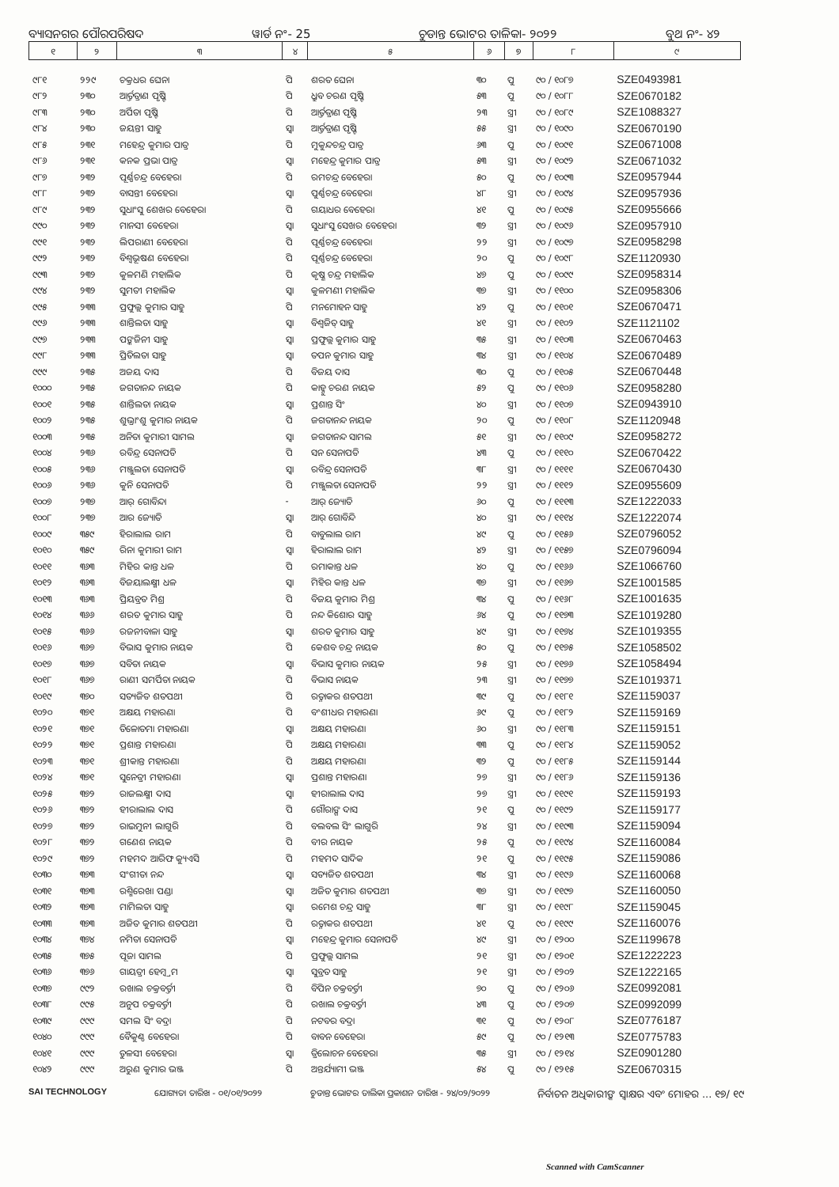ବ୍ୟାସନଗର ପୌରପରିଷଦ ୱାର୍ଡ ନଂ- 25 ଚୁଡାନ୍ତ ଭୋଟର ତାଳିକା- ୨୦୨୨ ବୁଥ ନଂ- ୪୨
| ୧ | ୨ | ୩ | ୪ | ୫ | ୬ | ୭ | ୮ | ୯ |
| --- | --- | --- | --- | --- | --- | --- | --- | --- |
| ୯୮୧ | ୨୨୯ | ଚକ୍ରଧର ଘେନା | ପି | ଶରତ ଘେନା | ୩୦ | ପୁ | ୯୦ / ୧୦୮୭ | SZE0493981 |
| ୯୮୨ | ୨୩୦ | ଆର୍ତ୍ତତ୍ରାଣ ପୃଷ୍ଟି | ପି | ଧ୍ରୁବ ଚରଣ ପୃଷ୍ଟି | ୫୩ | ପୁ | ୯୦ / ୧୦୮୮ | SZE0670182 |
| ୯୮୩ | ୨୩୦ | ଅର୍ପିତା ପୃଷ୍ଟି | ପି | ଆର୍ତ୍ତତ୍ରାଣ ପୃଷ୍ଟି | ୨୩ | ସ୍ତ୍ରୀ | ୯୦ / ୧୦୮୯ | SZE1088327 |
| ୯୮୪ | ୨୩୦ | ଜୟନ୍ତୀ ସାହୁ | ସ୍ୱା | ଆର୍ତ୍ତତ୍ରାଣ ପୃଷ୍ଟି | ୫୫ | ସ୍ତ୍ରୀ | ୯୦ / ୧୦୯୦ | SZE0670190 |
| ୯୮୫ | ୨୩୧ | ମହେନ୍ଦ୍ର କୁମାର ପାତ୍ର | ପି | ମୁକୁନ୍ଦଚନ୍ଦ୍ର ପାତ୍ର | ୬୩ | ପୁ | ୯୦ / ୧୦୯୧ | SZE0671008 |
| ୯୮୬ | ୨୩୧ | କନକ ପ୍ରଭା ପାତ୍ର | ସ୍ୱା | ମହେନ୍ଦ୍ର କୁମାର ପାତ୍ର | ୫୩ | ସ୍ତ୍ରୀ | ୯୦ / ୧୦୯୨ | SZE0671032 |
| ୯୮୭ | ୨୩୨ | ପୂର୍ଣ୍ଣଚନ୍ଦ୍ର ବେହେରା | ପି | ରମଚନ୍ଦ୍ର ବେହେରା | ୫୦ | ପୁ | ୯୦ / ୧୦୯୩ | SZE0957944 |
| ୯୮୮ | ୨୩୨ | ବାସନ୍ତୀ ବେହେରା | ସ୍ୱା | ପୁର୍ଣ୍ଣଚନ୍ଦ୍ର ବେହେରା | ୪୮ | ସ୍ତ୍ରୀ | ୯୦ / ୧୦୯୪ | SZE0957936 |
| ୯୮୯ | ୨୩୨ | ସୁଧାଂସୁ ଶେଖର ବେହେରା | ପି | ଗୟାଧର ବେହେରା | ୪୧ | ପୁ | ୯୦ / ୧୦୯୫ | SZE0955666 |
| ୯୯୦ | ୨୩୨ | ମାନସୀ ବେହେରା | ସ୍ୱା | ସୁଧାଂସୁ ସେଖର ବେହେରା | ୩୨ | ସ୍ତ୍ରୀ | ୯୦ / ୧୦୯୬ | SZE0957910 |
| ୯୯୧ | ୨୩୨ | ଲିପରାଣୀ ବେହେରା | ପି | ପୂର୍ଣ୍ଣଚନ୍ଦ୍ର ବେହେରା | ୨୨ | ସ୍ତ୍ରୀ | ୯୦ / ୧୦୯୭ | SZE0958298 |
| ୯୯୨ | ୨୩୨ | ବିଶ୍ୱଭୂଷଣ ବେହେରା | ପି | ପୂର୍ଣ୍ଣଚନ୍ଦ୍ର ବେହେରା | ୨୦ | ପୁ | ୯୦ / ୧୦୯୮ | SZE1120930 |
| ୯୯୩ | ୨୩୨ | କୁଳମଣି ମହାଲିକ | ପି | କୃଷ୍ଣ ଚନ୍ଦ୍ର ମହାଲିକ | ୪୭ | ପୁ | ୯୦ / ୧୦୯୯ | SZE0958314 |
| ୯୯୪ | ୨୩୨ | ସୁମତୀ ମହାଲିକ | ସ୍ୱା | କୁଳମଣୀ ମହାଲିକ | ୩୭ | ସ୍ତ୍ରୀ | ୯୦ / ୧୧୦୦ | SZE0958306 |
| ୯୯୫ | ୨୩୩ | ପ୍ରଫୁଲ୍ଲ କୁମାର ସାହୁ | ପି | ମନମୋହନ ସାହୁ | ୪୨ | ପୁ | ୯୦ / ୧୧୦୧ | SZE0670471 |
| ୯୯୬ | ୨୩୩ | ଶାନ୍ତିଲତା ସାହୁ | ସ୍ୱା | ବିଶ୍ୱଜିତ୍ ସାହୁ | ୪୧ | ସ୍ତ୍ରୀ | ୯୦ / ୧୧୦୨ | SZE1121102 |
| ୯୯୭ | ୨୩୩ | ପଙ୍କଜିନୀ ସାହୁ | ସ୍ୱା | ପ୍ରଫୁଲ୍ଲ କୁମାର ସାହୁ | ୩୫ | ସ୍ତ୍ରୀ | ୯୦ / ୧୧୦୩ | SZE0670463 |
| ୯୯୮ | ୨୩୩ | ପ୍ରିତିଲତା ସାହୁ | ସ୍ୱା | ତପନ କୁମାର ସାହୁ | ୩୪ | ସ୍ତ୍ରୀ | ୯୦ / ୧୧୦୪ | SZE0670489 |
| ୯୯୯ | ୨୩୫ | ଅଜୟ ଦାସ | ପି | ବିଜୟ ଦାସ | ୩୦ | ପୁ | ୯୦ / ୧୧୦୫ | SZE0670448 |
| ୧୦୦୦ | ୨୩୫ | ଜଗତାନନ୍ଦ ନାୟକ | ପି | କାହ୍ନୁ ଚରଣ ନାୟକ | ୫୨ | ପୁ | ୯୦ / ୧୧୦୬ | SZE0958280 |
| ୧୦୦୧ | ୨୩୫ | ଶାନ୍ତିଲତା ନାୟକ | ସ୍ୱା | ପ୍ରଶାନ୍ତ ସିଂ | ୪୦ | ସ୍ତ୍ରୀ | ୯୦ / ୧୧୦୭ | SZE0943910 |
| ୧୦୦୨ | ୨୩୫ | ଶୁଭ୍ରାଂଶୁ କୁମାର ନାୟକ | ପି | ଜଗତାନନ୍ଦ ନାୟକ | ୨୦ | ପୁ | ୯୦ / ୧୧୦୮ | SZE1120948 |
| ୧୦୦୩ | ୨୩୫ | ଅନିତା କୁମାରୀ ସାମଲ | ସ୍ୱା | ଜଗତାନନ୍ଦ ସାମଲ | ୫୧ | ସ୍ତ୍ରୀ | ୯୦ / ୧୧୦୯ | SZE0958272 |
| ୧୦୦୪ | ୨୩୬ | ରବିନ୍ଦ୍ର ସେନାପତି | ପି | ସନ ସେନାପତି | ୪୩ | ପୁ | ୯୦ / ୧୧୧୦ | SZE0670422 |
| ୧୦୦୫ | ୨୩୬ | ମଞ୍ଜୁଲତା ସେନାପତି | ସ୍ୱା | ରବିନ୍ଦ୍ର ସେନାପତି | ୩୮ | ସ୍ତ୍ରୀ | ୯୦ / ୧୧୧୧ | SZE0670430 |
| ୧୦୦୬ | ୨୩୬ | କୁନି ସେନାପତି | ପି | ମଞ୍ଜୁଲତା ସେନାପତି | ୨୨ | ସ୍ତ୍ରୀ | ୯୦ / ୧୧୧୨ | SZE0955609 |
| ୧୦୦୭ | ୨୩୭ | ଆର୍ ଗୋବିନ୍ଦା | - | ଆର୍ ଜ୍ୟୋତି | ୬୦ | ପୁ | ୯୦ / ୧୧୧୩ | SZE1222033 |
| ୧୦୦୮ | ୨୩୭ | ଆର ଜ୍ୟୋତି | ସ୍ୱା | ଆର୍ ଗୋବିନ୍ଦି | ୪୦ | ସ୍ତ୍ରୀ | ୯୦ / ୧୧୧୪ | SZE1222074 |
| ୧୦୦୯ | ୩୫୯ | ହିରାଲାଲ ରାମ | ପି | ବାବୁଲାଲ ରାମ | ୪୯ | ପୁ | ୯୦ / ୧୧୫୬ | SZE0796052 |
| ୧୦୧୦ | ୩୫୯ | ରିନା କୁମାରୀ ରାମ | ସ୍ୱା | ହିରାଲାଲ ରାମ | ୪୨ | ସ୍ତ୍ରୀ | ୯୦ / ୧୧୫୭ | SZE0796094 |
| ୧୦୧୧ | ୩୬୩ | ମିହିର କାନ୍ତ ଧଳ | ପି | ରମାକାନ୍ତ ଧଳ | ୪୦ | ପୁ | ୯୦ / ୧୧୬୬ | SZE1066760 |
| ୧୦୧୨ | ୩୬୩ | ବିଜୟାଲକ୍ଷ୍ମୀ ଧଳ | ସ୍ୱା | ମିହିର କାନ୍ତ ଧଳ | ୩୭ | ସ୍ତ୍ରୀ | ୯୦ / ୧୧୬୭ | SZE1001585 |
| ୧୦୧୩ | ୩୬୩ | ପ୍ରିୟବ୍ରତ ମିଶ୍ର | ପି | ବିଜୟ କୁମାର ମିଶ୍ର | ୩୪ | ପୁ | ୯୦ / ୧୧୬୮ | SZE1001635 |
| ୧୦୧୪ | ୩୬୬ | ଶରତ କୁମାର ସାହୁ | ପି | ନନ୍ଦ କିଶୋର ସାହୁ | ୬୪ | ପୁ | ୯୦ / ୧୧୭୩ | SZE1019280 |
| ୧୦୧୫ | ୩୬୬ | ରଜନୀବାଳା ସାହୁ | ସ୍ୱା | ଶରତ କୁମାର ସାହୁ | ୪୯ | ସ୍ତ୍ରୀ | ୯୦ / ୧୧୭୪ | SZE1019355 |
| ୧୦୧୬ | ୩୬୭ | ବିଭାସ କୁମାର ନାୟକ | ପି | କେଶବ ଚନ୍ଦ୍ର ନାୟକ | ୫୦ | ପୁ | ୯୦ / ୧୧୭୫ | SZE1058502 |
| ୧୦୧୭ | ୩୬୭ | ସବିତା ନାୟକ | ସ୍ୱା | ବିଭାସ କୁମାର ନାୟକ | ୨୫ | ସ୍ତ୍ରୀ | ୯୦ / ୧୧୭୬ | SZE1058494 |
| ୧୦୧୮ | ୩୬୭ | ରାଣୀ ସମର୍ପିତା ନାୟକ | ପି | ବିଭାସ ନାୟକ | ୨୩ | ସ୍ତ୍ରୀ | ୯୦ / ୧୧୭୭ | SZE1019371 |
| ୧୦୧୯ | ୩୭୦ | ସତ୍ୟଜିତ ଶତପଥୀ | ପି | ରତ୍ନାକର ଶତପଥୀ | ୩୯ | ପୁ | ୯୦ / ୧୧୮୧ | SZE1159037 |
| ୧୦୨୦ | ୩୭୧ | ଅକ୍ଷୟ ମହାରଣା | ପି | ବଂଶୀଧର ମହାରଣା | ୬୯ | ପୁ | ୯୦ / ୧୧୮୨ | SZE1159169 |
| ୧୦୨୧ | ୩୭୧ | ତିଳୋତମା ମହାରଣା | ସ୍ୱା | ଅକ୍ଷୟ ମହାରଣା | ୬୦ | ସ୍ତ୍ରୀ | ୯୦ / ୧୧୮୩ | SZE1159151 |
| ୧୦୨୨ | ୩୭୧ | ପ୍ରଶାନ୍ତ ମହାରଣା | ପି | ଅକ୍ଷୟ ମହାରଣା | ୩୩ | ପୁ | ୯୦ / ୧୧୮୪ | SZE1159052 |
| ୧୦୨୩ | ୩୭୧ | ଶ୍ରୀକାନ୍ତ ମହାରଣା | ପି | ଅକ୍ଷୟ ମହାରଣା | ୩୨ | ପୁ | ୯୦ / ୧୧୮୫ | SZE1159144 |
| ୧୦୨୪ | ୩୭୧ | ସୁନେତ୍ରୀ ମହାରଣା | ସ୍ୱା | ପ୍ରଶାନ୍ତ ମହାରଣା | ୨୭ | ସ୍ତ୍ରୀ | ୯୦ / ୧୧୮୬ | SZE1159136 |
| ୧୦୨୫ | ୩୭୨ | ରାଜଲକ୍ଷ୍ମୀ ଦାସ | ସ୍ୱା | ହୀରାଲାଲ ଦାସ | ୨୭ | ସ୍ତ୍ରୀ | ୯୦ / ୧୧୯୧ | SZE1159193 |
| ୧୦୨୬ | ୩୭୨ | ହୀରାଲାଲ ଦାସ | ପି | ଗୌରାଙ୍ଗ ଦାସ | ୨୧ | ପୁ | ୯୦ / ୧୧୯୨ | SZE1159177 |
| ୧୦୨୭ | ୩୭୨ | ରାଇମୁନୀ ଲାଗୁରି | ପି | ବଲବଲ ସିଂ ଲାଗୁରି | ୨୪ | ସ୍ତ୍ରୀ | ୯୦ / ୧୧୯୩ | SZE1159094 |
| ୧୦୨୮ | ୩୭୨ | ଗଣେଶ ନାୟକ | ପି | ବୀର ନାୟକ | ୨୫ | ପୁ | ୯୦ / ୧୧୯୪ | SZE1160084 |
| ୧୦୨୯ | ୩୭୨ | ମହମଦ ଆରିଫ କ୍ୟୁଏସି | ପି | ମହମଦ ସାଦିକ | ୨୧ | ପୁ | ୯୦ / ୧୧୯୫ | SZE1159086 |
| ୧୦୩୦ | ୩୭୩ | ସଂଗୀତା ନନ୍ଦ | ସ୍ୱା | ସତ୍ୟଜିତ ଶତପଥୀ | ୩୪ | ସ୍ତ୍ରୀ | ୯୦ / ୧୧୯୬ | SZE1160068 |
| ୧୦୩୧ | ୩୭୩ | ରଶ୍ମିରେଖା ପଣ୍ଡା | ସ୍ୱା | ଅଜିତ କୁମାର ଶତପଥୀ | ୩୭ | ସ୍ତ୍ରୀ | ୯୦ / ୧୧୯୭ | SZE1160050 |
| ୧୦୩୨ | ୩୭୩ | ମାମିଲତା ସାହୁ | ସ୍ୱା | ରମେଶ ଚନ୍ଦ୍ର ସାହୁ | ୩୮ | ସ୍ତ୍ରୀ | ୯୦ / ୧୧୯୮ | SZE1159045 |
| ୧୦୩୩ | ୩୭୩ | ଅଜିତ କୁମାର ଶତପଥୀ | ପି | ରତ୍ନାକର ଶତପଥୀ | ୪୧ | ପୁ | ୯୦ / ୧୧୯୯ | SZE1160076 |
| ୧୦୩୪ | ୩୭୪ | ନମିତା ସେନାପତି | ସ୍ୱା | ମହେନ୍ଦ୍ର କୁମାର ସେନାପତି | ୪୯ | ସ୍ତ୍ରୀ | ୯୦ / ୧୨୦୦ | SZE1199678 |
| ୧୦୩୫ | ୩୭୫ | ପୂଜା ସାମଲ | ପି | ପ୍ରଫୁଲ୍ଲ ସାମଲ | ୨୧ | ସ୍ତ୍ରୀ | ୯୦ / ୧୨୦୧ | SZE1222223 |
| ୧୦୩୬ | ୩୭୬ | ଗାୟତ୍ରୀ ହେମ୍ବ୍ରମ | ସ୍ୱା | ସୁବ୍ରତ ସାହୁ | ୨୧ | ସ୍ତ୍ରୀ | ୯୦ / ୧୨୦୨ | SZE1222165 |
| ୧୦୩୭ | ୯୯୨ | ରଖାଲ ଚକ୍ରବର୍ତ୍ତୀ | ପି | ବିପିନ ଚକ୍ରବର୍ତ୍ତୀ | ୭୦ | ପୁ | ୯୦ / ୧୨୦୬ | SZE0992081 |
| ୧୦୩୮ | ୯୯୫ | ଅନୁପ ଚକ୍ରବର୍ତ୍ତୀ | ପି | ରଖାଲ ଚକ୍ରବର୍ତ୍ତୀ | ୪୩ | ପୁ | ୯୦ / ୧୨୦୭ | SZE0992099 |
| ୧୦୩୯ | ୯୯୯ | ସମଲ ସିଂ ବଦ୍ରା | ପି | ନଟବର ବଦ୍ରା | ୩୧ | ପୁ | ୯୦ / ୧୨୦୮ | SZE0776187 |
| ୧୦୪୦ | ୯୯୯ | ବୈକୁଣ୍ଠ ବେହେରା | ପି | ବାବନ ବେହେରା | ୫୯ | ପୁ | ୯୦ / ୧୨୧୩ | SZE0775783 |
| ୧୦୪୧ | ୯୯୯ | ତୁଳସୀ ବେହେରା | ସ୍ୱା | ତ୍ରିଲୋଚନ ବେହେରା | ୩୫ | ସ୍ତ୍ରୀ | ୯୦ / ୧୨୧୪ | SZE0901280 |
| ୧୦୪୨ | ୯୯୯ | ଅରୁଣ କୁମାର ଭଞ୍ଜ | ପି | ଅନ୍ତର୍ଯ୍ୟାମୀ ଭଞ୍ଜ | ୫୪ | ପୁ | ୯୦ / ୧୨୧୫ | SZE0670315 |
SAI TECHNOLOGY ଯୋଗ୍ୟତା ତାରିଖ - ୦୧/୦୧/୨୦୨୨ ଚୁଡାନ୍ତ ଭୋଟର ତାଲିକା ପ୍ରକାଶନ ତାରିଖ - ୨୪/୦୨/୨୦୨୨ ନିର୍ବାଚନ ଅଧିକାରୀଙ୍କ ସ୍ୱାକ୍ଷର ଏବଂ ମୋହର ... ୧୭/ ୧୯
Scanned with CamScanner